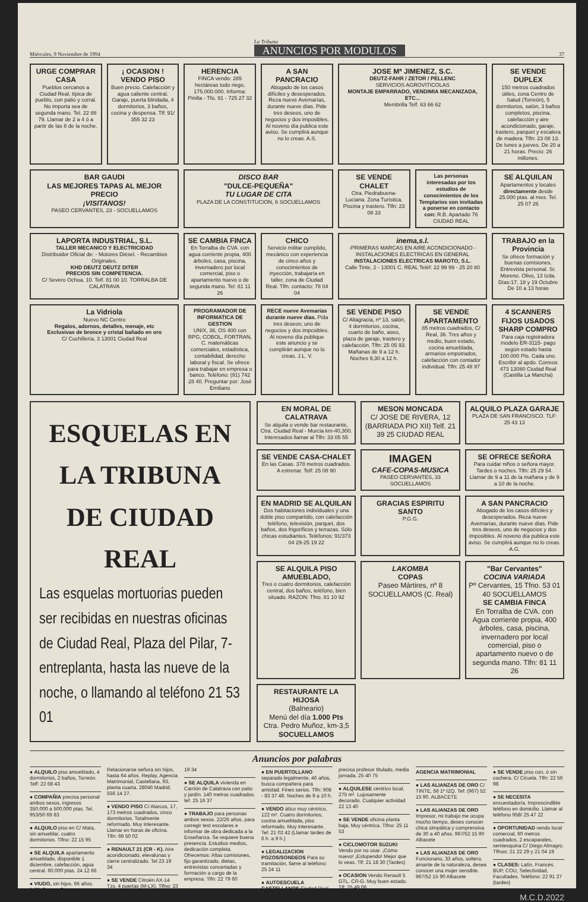Miércoles, 9 Noviembre de 1994 La Tribuna
ANUNCIOS POR MODULOS 37
URGE COMPRAR CASA
Pueblos cercanos a Ciudad Real, típica de pueblo, con patio y corral. No importa sea de segunda mano. Tel. 22 88 79. Llamar de 2 a 4 ó a partir de las 8 de la noche.
¡ OCASION ! VENDO PISO
Buen precio. Calefacción y agua caliente central. Garaje, puerta blindada, 4 dormitorios, 3 baños, cocina y despensa. Tlf: 91/ 355 32 23
HERENCIA
FINCA vendo: 285 hectáreas todo riego, 175.000.000. Informa: Pinilla - Tfo. 91 - 725 27 32
A SAN PANCRACIO
Abogado de los casos difíciles y desesperados. Reza nueve Avemarías, durante nueve días. Pide tres deseos, uno de negocios y dos imposibles. Al noveno día publica este aviso. Se cumplirá aunque no lo creas. A.S.
JOSE Mª JIMENEZ, S.C.
DEUTZ-FAHR / ZETOR / PELLENC
SERVICIOS AGROVITICOLAS
MONTAJE EMPARRADO, VENDIMIA MECANIZADA, ETC...
Membrilla Telf. 63 66 62
SE VENDE DUPLEX
150 metros cuadrados útiles, zona Centro de Salud (Torreón), 5 dormitorios, salón, 3 baños completos, piscina, calefacción y aire acondicionado, garaje, trastero, parquet y escalera de madera. Tlfn: 23 08 13. De lunes a jueves. De 20 a 21 horas. Precio: 26 millones.
BAR GAUDI
LAS MEJORES TAPAS AL MEJOR PRECIO
¡VISITANOS!
PASEO CERVANTES, 23 - SOCUELLAMOS
DISCO BAR
"DULCE-PEQUEÑA"
TU LUGAR DE CITA
PLAZA DE LA CONSTITUCION, 6 SOCUELLAMOS
SE VENDE CHALET
Ctra. Piedrabuena-Luciana. Zona Turística. Piscina y trastero. Tlfn: 23 08 33
Las personas interesadas por los estudios de conocimientos de los Templarios son invitadas a ponerse en contacto con: R.B. Apartado 76 CIUDAD REAL
SE ALQUILAN
Apartamentos y locales directamente desde 25.000 ptas. al mes. Tel. 25 07 26
LAPORTA INDUSTRIAL, S.L.
TALLER MECANICO Y ELECTRICIDAD
Distribuidor Oficial de: - Motores Diésel. - Recambios Originales.
KHD DEUTZ DEUTZ DITER
PRECIOS SIN COMPETENCIA.
C/ Severo Ochoa, 10. Telf. 81 00 10. TORRALBA DE CALATRAVA
SE CAMBIA FINCA
En Torralba de CVA. con agua corriente propia, 400 árboles, casa, piscina, invernadero por local comercial, piso o apartamento nuevo o de segunda mano. Tel: 81 11 26
CHICO
Servicio militar cumplido, mecánico con experiencia de cinco años y conocimientos de inyección, trabajaría en taller, zona de Ciudad Real. Tlfn. contacto: 78 04 04
inema,s.l.
-PRIMERAS MARCAS EN AIRE ACONDICIONADO -INSTALACIONES ELECTRICAS EN GENERAL
INSTALACIONES ELECTRICAS MAROTO, S.L.
Calle Tinte, 2 - 13001 C. REAL Teléf: 22 99 99 - 25 20 80
TRABAJO en la Provincia
Se ofrece formación y buenas comisiones. Entrevista personal. Sr. Moreno. Olivo, 13 Izda. Días:17, 18 y 19 Octubre De 10 a 13 horas
La Vidriola
Nuevo NC Centro
Regalos, adornos, detalles, menaje, etc
Exclusivas de bronce y cristal bañado en oro
C/ Cuchillería, 3 13001 Ciudad Real
PROGRAMADOR DE INFORMATICA DE GESTION
UNIX, 36, OS 400 con RPG, COBOL, FORTRAN, C. matemáticas comerciales, estadística, contabilidad, derecho laboral y fiscal. Se ofrece para trabajar en empresa o banco. Teléfono: (91) 742 28 40. Preguntar por: José Emiliano
RECE nueve Avemarías durante nueve días. Pida tres deseos; uno de negocios y dos impcsibles. Al noveno día publique este anuncio y se cumplirán aunque no lo creas. J.L. V.
SE VENDE PISO
C/ Altagracia, nº 13, salón, 4 dormitorios, cocina, cuarto de baño, aseo, plaza de garaje, trastero y calefacción. Tlfn: 25 05 93. Mañanas de 9 a 12 h. Noches 9,30 a 12 h.
SE VENDE APARTAMENTO
85 metros cuadrados, C/ Real, 36. Tres años y medio, buen estado, cocina amueblada, armarios empotrados, calefacción con contador individual. Tlfn: 25 48 97
4 SCANNERS FIJOS USADOS SHARP COMPRO
Para caja registradora modelo ER-3115- pago según estado hasta 100.000 Pts. Cada uno. Escribir al apdo. Correos 473 13080 Ciudad Real (Castilla La Mancha)
ESQUELAS EN
LA TRIBUNA DE CIUDAD REAL
Las esquelas mortuorias pueden ser recibidas en nuestras oficinas de Ciudad Real, Plaza del Pilar, 7-entreplanta, hasta las nueve de la noche, o llamando al teléfono 21 53 01
EN MORAL DE CALATRAVA
Se alquila o vende bar restaurante, Ctra. Ciudad Real - Murcia km-40,300. Interesados llamar al Tlfn: 33 05 55
MESON MONCADA
C/ JOSE DE RIVERA, 12 (BARRIADA PIO XII) Telf. 21 39 25 CIUDAD REAL
ALQUILO PLAZA GARAJE
PLAZA DE SAN FRANCISCO. TLF: 25 43 13
SE VENDE CASA-CHALET
En las Casas. 378 metros cuadrados. A estrenar. Telf: 25 08 90
IMAGEN
CAFE-COPAS-MUSICA
PASEO CERVANTES, 33 SOCUELLAMOS
SE OFRECE SEÑORA
Para cuidar niños o señora mayor. Tardes o noches. Tlfn: 25 29 54. Llamar de 9 a 11 de la mañana y de 9 a 10 de la noche.
EN MADRID SE ALQUILAN
Dos habitaciones individuales y una doble piso compartido, con calefacción teléfono, televisión, parquet, dos baños, dos frigoríficos y terrazas. Sólo chicas estudiantes. Teléfonos: 91/373 04 29-25 19 22
GRACIAS ESPIRITU SANTO
P.G.G.
A SAN PANCRACIO
Abogado de los casos difíciles y desesperados. Reza nueve Avemarías, durante nueve días. Pide tres deseos, uno de negocios y dos imposibles. Al noveno día publica este aviso. Se cumplirá aunque no lo creas. A.G.
SE ALQUILA PISO AMUEBLADO,
Tres o cuatro dormitorios, calefacción central, dos baños, teléfono, bien situado. RAZON: Tfno. 81 10 92
LAKOMBA
COPAS
Paseo Mártires, nº 8
SOCUELLAMOS (C. Real)
"Bar Cervantes"
COCINA VARIADA
Pº Cervantes, 15 Tfno. 53 01 40 SOCUELLAMOS
SE CAMBIA FINCA
En Torralba de CVA. con Agua corriente propia, 400 árboles, casa, piscina, invernadero por local comercial, piso o apartamento nuevo o de segunda mano. Tlfn: 81 11 26
RESTAURANTE LA HIJOSA
(Balneario)
Menú del día 1.000 Pts
Ctra. Pedro Muñoz, km-3,5
SOCUELLAMOS
Anuncios por palabras
● ALQUILO piso amueblado, 4 dormitorios, 2 baños, Torreón. Telf: 22 68 43
● COMPAÑIA precisa personal ambos sexos, ingresos 350.000 a 500.000 ptas. Tel. 953/50 69 83
● ALQUILO piso en C/ Mata, sin amueblar, cuatro dormitorios. Tlfno: 22 15 95
● SE ALQUILA apartamento amueblado, disponible 1 diciembre, calefacción, agua central. 60.000 ptas. 24 12 66
● VIUDO, sin hijos. 66 años. 1,66. Campo Criptana. Relacionarse señora sin hijos, hasta 64 años. Replay, Agencia Matrimonial, Castellana, 93, planta cuarta. 28046 Madrid. 556 14 27.
● VENDO PISO C/ Alarcos, 17, 173 metros cuadrados, cinco dormitorios. Totalmente reformado. Muy interesante. Llamar en horas de oficina. Tlfn: 69 50 02
● RENAULT 21 (CR - K). Aire acondicionado, elevalunas y cierre centralizado. Tel 23 19 34
● SE VENDE Citroën AX-14 Tzs. 4 puertas (M-LX). Tlfno: 23 19 34
● SE ALQUILA vivienda en Carrión de Calatrava con patio y jardín. 140 metros cuadrados. tef. 25 16 37
● TRABAJO para personas ambos sexos. 22/26 años, para corregir test escolares e informar de obra dedicada a la Enseñanza. Se requiere buena presencia. Estudios medios, dedicación completa. Ofrecemos: Altas comisiones, fijo garantizado, dietas, entrevistas concertadas y formación a cargo de la empresa. Tlfn: 22 79 60
● EN PUERTOLLANO separado legalmente, 46 años, busca compañera para amistad. Fines serios. Tlfn: 908 - 83 37 48. Noches de 9 a 10 h.
● VENDO ático muy céntrico, 122 m². Cuatro dormitorios, cocina amueblada, piso reformado. Muy interesante. Tel: 21 02 42 (Llamar tardes de 6 h. a 9 h.)
● LEGALIZACION POZOS/SONDEOS Para su tramitación, llame al teléfono: 25 24 11
● AUTOESCUELA CASTELLANOS Ciudad Real, precisa profesor titulado, media jornada. 25 40 75
● ALQUILESE céntrico local, 275 m². Lujosamente decorado. Cualquier actividad 22 13 40
● SE VENDE oficina planta baja. Muy céntrica. Tlfno: 25 11 53
● CICLOMOTOR SUZUKI Vendo por no usar. ¡Cómo nuevo! ¡Estupendo! Mejor que lo veas. Tlf: 21 18 30 (Tardes)
● OCASION Vendo Renault 5 GTL. CR-G. Muy buen estado. Tlf: 25 49 06
AGENCIA MATRIMONIAL
● LAS ALIANZAS DE ORO C/ TINTE, 56 1º IZQ. Tef: (967) 52 15 90. ALBACETE
● LAS ALIANZAS DE ORO Impresor, mi trabajo me ocupa mucho tiempo, deseo conocer chica simpática y comprensiva de 30 a 40 años. 967/52 15 90 Albacete
● LAS ALIANZAS DE ORO Funcionario, 33 años, soltero, amante de la naturaleza, desea conocer una mujer sensible. 967/52 15 90 Albacete
● SE VENDE piso con, ó sin cochera. C/ Ciruela. Tlfn: 22 56 98
● SE NECESITA encuestador/a. Imprescindible teléfono en domicilio. Llamar al teléfono 958/ 25 47 22
● OPORTUNIDAD vendo local comercial, 60 metros cuadrados, 2 escaparates, semiesquina C/ Diego Almagro. Tlfnos: 21 22 29 y 21 04 19
● CLASES: Latín. Francés. BUP, COU, Selectividad, Facultades. Teléfono: 22 91 27 (tardes)
M.C.D.2022